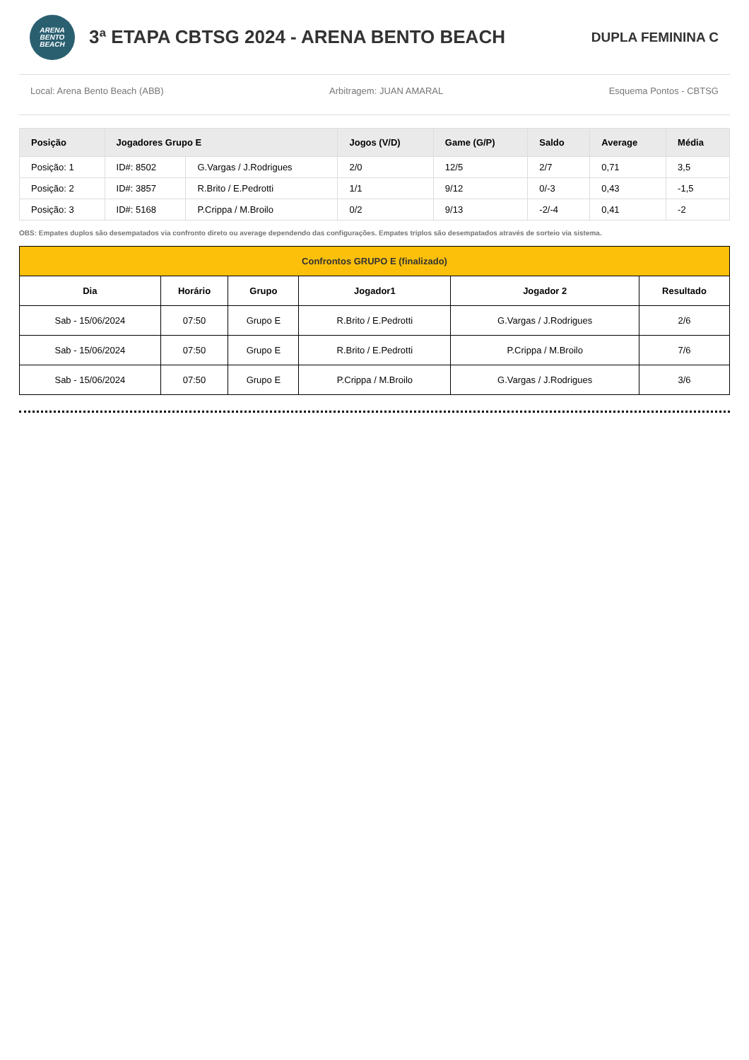ARENA
BENTO
BEACH
3ª ETAPA CBTSG 2024 - ARENA BENTO BEACH
DUPLA FEMININA C
Local: Arena Bento Beach (ABB) Arbitragem: JUAN AMARAL Esquema Pontos - CBTSG
| Posição | Jogadores Grupo E | | Jogos (V/D) | Game (G/P) | Saldo | Average | Média |
| --- | --- | --- | --- | --- | --- | --- | --- |
| Posição: 1 | ID#: 8502 | G.Vargas / J.Rodrigues | 2/0 | 12/5 | 2/7 | 0,71 | 3,5 |
| Posição: 2 | ID#: 3857 | R.Brito / E.Pedrotti | 1/1 | 9/12 | 0/-3 | 0,43 | -1,5 |
| Posição: 3 | ID#: 5168 | P.Crippa / M.Broilo | 0/2 | 9/13 | -2/-4 | 0,41 | -2 |
OBS: Empates duplos são desempatados via confronto direto ou average dependendo das configurações. Empates triplos são desempatados através de sorteio via sistema.
| Confrontos GRUPO E (finalizado) | | | | | |
| --- | --- | --- | --- | --- | --- |
| Dia | Horário | Grupo | Jogador1 | Jogador 2 | Resultado |
| Sab - 15/06/2024 | 07:50 | Grupo E | R.Brito / E.Pedrotti | G.Vargas / J.Rodrigues | 2/6 |
| Sab - 15/06/2024 | 07:50 | Grupo E | R.Brito / E.Pedrotti | P.Crippa / M.Broilo | 7/6 |
| Sab - 15/06/2024 | 07:50 | Grupo E | P.Crippa / M.Broilo | G.Vargas / J.Rodrigues | 3/6 |